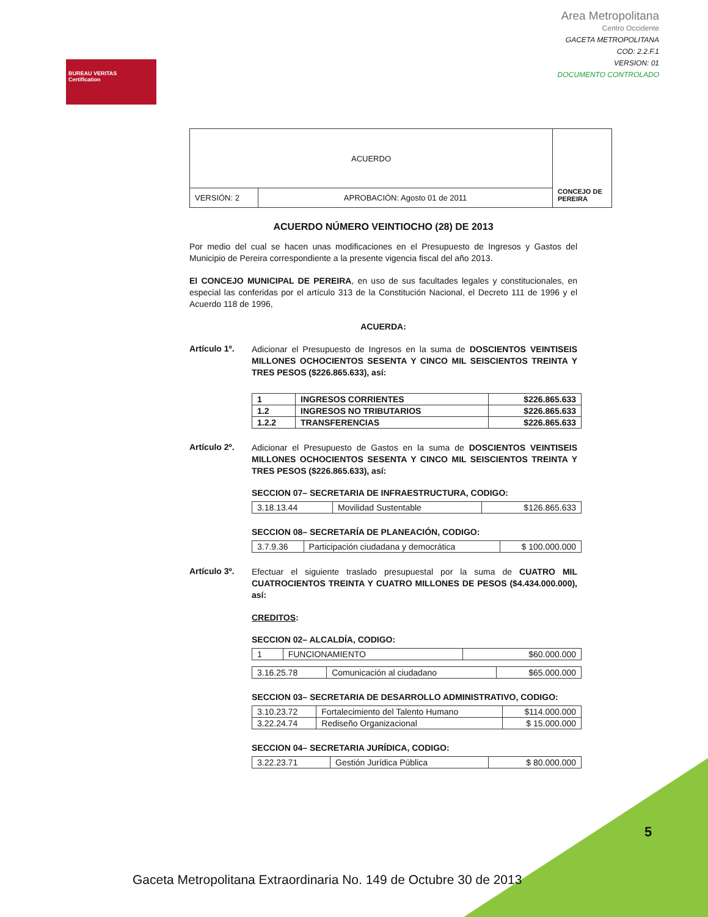BUREAU VERITAS
Certification
Area Metropolitana
Centro Occidente
GACETA METROPOLITANA
COD: 2.2.F.1
VERSION: 01
DOCUMENTO CONTROLADO
| ACUERDO | | CONCEJO DE PEREIRA |
| VERSIÓN: 2 | APROBACIÓN: Agosto 01 de 2011 | |
ACUERDO NÚMERO VEINTIOCHO (28) DE 2013
Por medio del cual se hacen unas modificaciones en el Presupuesto de Ingresos y Gastos del Municipio de Pereira correspondiente a la presente vigencia fiscal del año 2013.
El CONCEJO MUNICIPAL DE PEREIRA, en uso de sus facultades legales y constitucionales, en especial las conferidas por el artículo 313 de la Constitución Nacional, el Decreto 111 de 1996 y el Acuerdo 118 de 1996,
ACUERDA:
Artículo 1º.
Adicionar el Presupuesto de Ingresos en la suma de DOSCIENTOS VEINTISEIS MILLONES OCHOCIENTOS SESENTA Y CINCO MIL SEISCIENTOS TREINTA Y TRES PESOS ($226.865.633), así:
| 1 | INGRESOS CORRIENTES | $226.865.633 |
| 1.2 | INGRESOS NO TRIBUTARIOS | $226.865.633 |
| 1.2.2 | TRANSFERENCIAS | $226.865.633 |
Artículo 2º.
Adicionar el Presupuesto de Gastos en la suma de DOSCIENTOS VEINTISEIS MILLONES OCHOCIENTOS SESENTA Y CINCO MIL SEISCIENTOS TREINTA Y TRES PESOS ($226.865.633), así:
SECCION 07– SECRETARIA DE INFRAESTRUCTURA, CODIGO:
| 3.18.13.44 | Movilidad Sustentable | $126.865.633 |
SECCION 08– SECRETARÍA DE PLANEACIÓN, CODIGO:
| 3.7.9.36 | Participación ciudadana y democrática | $ 100.000.000 |
Artículo 3º.
Efectuar el siguiente traslado presupuestal por la suma de CUATRO MIL CUATROCIENTOS TREINTA Y CUATRO MILLONES DE PESOS ($4.434.000.000), así:
CREDITOS:
SECCION 02– ALCALDÍA, CODIGO:
| 1 | FUNCIONAMIENTO | $60.000.000 |
| 3.16.25.78 | Comunicación al ciudadano | $65.000.000 |
SECCION 03– SECRETARIA DE DESARROLLO ADMINISTRATIVO, CODIGO:
| 3.10.23.72 | Fortalecimiento del Talento Humano | $114.000.000 |
| 3.22.24.74 | Rediseño Organizacional | $ 15.000.000 |
SECCION 04– SECRETARIA JURÍDICA, CODIGO:
| 3.22.23.71 | Gestión Jurídica Pública | $ 80.000.000 |
5
Gaceta Metropolitana Extraordinaria No. 149 de Octubre 30 de 2013